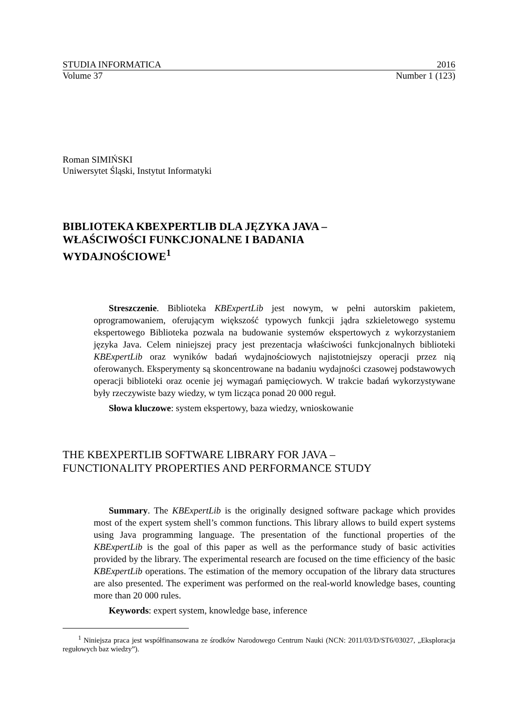STUDIA INFORMATICA 2016
Volume 37 Number 1 (123)
Roman SIMIŃSKI
Uniwersytet Śląski, Instytut Informatyki
BIBLIOTEKA KBEXPERTLIB DLA JĘZYKA JAVA –
WŁAŚCIWOŚCI FUNKCJONALNE I BADANIA
WYDAJNOŚCIOWE<sup>1</sup>
Streszczenie. Biblioteka KBExpertLib jest nowym, w pełni autorskim pakietem, oprogramowaniem, oferującym większość typowych funkcji jądra szkieletowego systemu ekspertowego Biblioteka pozwala na budowanie systemów ekspertowych z wykorzystaniem języka Java. Celem niniejszej pracy jest prezentacja właściwości funkcjonalnych biblioteki KBExpertLib oraz wyników badań wydajnościowych najistotniejszy operacji przez nią oferowanych. Eksperymenty są skoncentrowane na badaniu wydajności czasowej podstawowych operacji biblioteki oraz ocenie jej wymagań pamięciowych. W trakcie badań wykorzystywane były rzeczywiste bazy wiedzy, w tym licząca ponad 20 000 reguł.
Słowa kluczowe: system ekspertowy, baza wiedzy, wnioskowanie
THE KBEXPERTLIB SOFTWARE LIBRARY FOR JAVA –
FUNCTIONALITY PROPERTIES AND PERFORMANCE STUDY
Summary. The KBExpertLib is the originally designed software package which provides most of the expert system shell’s common functions. This library allows to build expert systems using Java programming language. The presentation of the functional properties of the KBExpertLib is the goal of this paper as well as the performance study of basic activities provided by the library. The experimental research are focused on the time efficiency of the basic KBExpertLib operations. The estimation of the memory occupation of the library data structures are also presented. The experiment was performed on the real-world knowledge bases, counting more than 20 000 rules.
Keywords: expert system, knowledge base, inference
<sup>1</sup> Niniejsza praca jest współfinansowana ze środków Narodowego Centrum Nauki (NCN: 2011/03/D/ST6/03027, „Eksploracja regułowych baz wiedzy”).